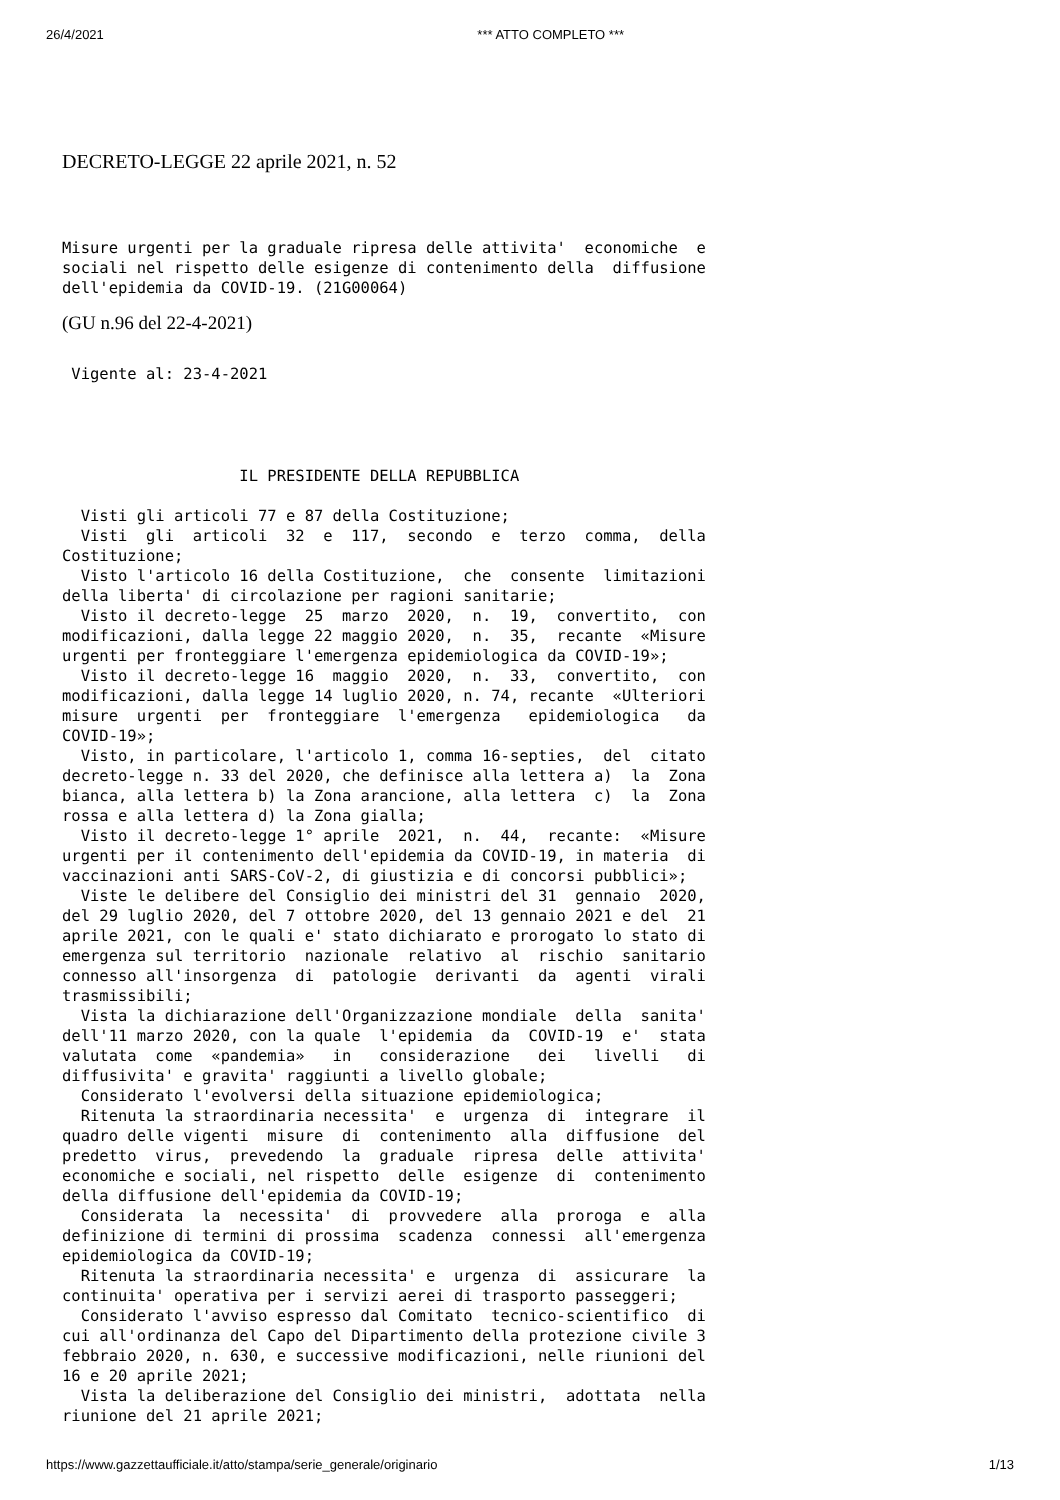26/4/2021 *** ATTO COMPLETO ***
DECRETO-LEGGE 22 aprile 2021, n. 52
Misure urgenti per la graduale ripresa delle attivita'  economiche  e
sociali nel rispetto delle esigenze di contenimento della  diffusione
dell'epidemia da COVID-19. (21G00064)
(GU n.96 del 22-4-2021)
 Vigente al: 23-4-2021
                   IL PRESIDENTE DELLA REPUBBLICA

  Visti gli articoli 77 e 87 della Costituzione;
  Visti  gli  articoli  32  e  117,  secondo  e  terzo  comma,  della
Costituzione;
  Visto l'articolo 16 della Costituzione,  che  consente  limitazioni
della liberta' di circolazione per ragioni sanitarie;
  Visto il decreto-legge  25  marzo  2020,  n.  19,  convertito,  con
modificazioni, dalla legge 22 maggio 2020,  n.  35,  recante  «Misure
urgenti per fronteggiare l'emergenza epidemiologica da COVID-19»;
  Visto il decreto-legge 16  maggio  2020,  n.  33,  convertito,  con
modificazioni, dalla legge 14 luglio 2020, n. 74, recante  «Ulteriori
misure  urgenti  per  fronteggiare  l'emergenza   epidemiologica   da
COVID-19»;
  Visto, in particolare, l'articolo 1, comma 16-septies,  del  citato
decreto-legge n. 33 del 2020, che definisce alla lettera a)  la  Zona
bianca, alla lettera b) la Zona arancione, alla lettera  c)  la  Zona
rossa e alla lettera d) la Zona gialla;
  Visto il decreto-legge 1° aprile  2021,  n.  44,  recante:  «Misure
urgenti per il contenimento dell'epidemia da COVID-19, in materia  di
vaccinazioni anti SARS-CoV-2, di giustizia e di concorsi pubblici»;
  Viste le delibere del Consiglio dei ministri del 31  gennaio  2020,
del 29 luglio 2020, del 7 ottobre 2020, del 13 gennaio 2021 e del  21
aprile 2021, con le quali e' stato dichiarato e prorogato lo stato di
emergenza sul territorio  nazionale  relativo  al  rischio  sanitario
connesso all'insorgenza  di  patologie  derivanti  da  agenti  virali
trasmissibili;
  Vista la dichiarazione dell'Organizzazione mondiale  della  sanita'
dell'11 marzo 2020, con la quale  l'epidemia  da  COVID-19  e'  stata
valutata  come  «pandemia»   in   considerazione   dei   livelli   di
diffusivita' e gravita' raggiunti a livello globale;
  Considerato l'evolversi della situazione epidemiologica;
  Ritenuta la straordinaria necessita'  e  urgenza  di  integrare  il
quadro delle vigenti  misure  di  contenimento  alla  diffusione  del
predetto  virus,  prevedendo  la  graduale  ripresa  delle  attivita'
economiche e sociali, nel rispetto  delle  esigenze  di  contenimento
della diffusione dell'epidemia da COVID-19;
  Considerata  la  necessita'  di  provvedere  alla  proroga  e  alla
definizione di termini di prossima  scadenza  connessi  all'emergenza
epidemiologica da COVID-19;
  Ritenuta la straordinaria necessita' e  urgenza  di  assicurare  la
continuita' operativa per i servizi aerei di trasporto passeggeri;
  Considerato l'avviso espresso dal Comitato  tecnico-scientifico  di
cui all'ordinanza del Capo del Dipartimento della protezione civile 3
febbraio 2020, n. 630, e successive modificazioni, nelle riunioni del
16 e 20 aprile 2021;
  Vista la deliberazione del Consiglio dei ministri,  adottata  nella
riunione del 21 aprile 2021;
https://www.gazzettaufficiale.it/atto/stampa/serie_generale/originario 1/13